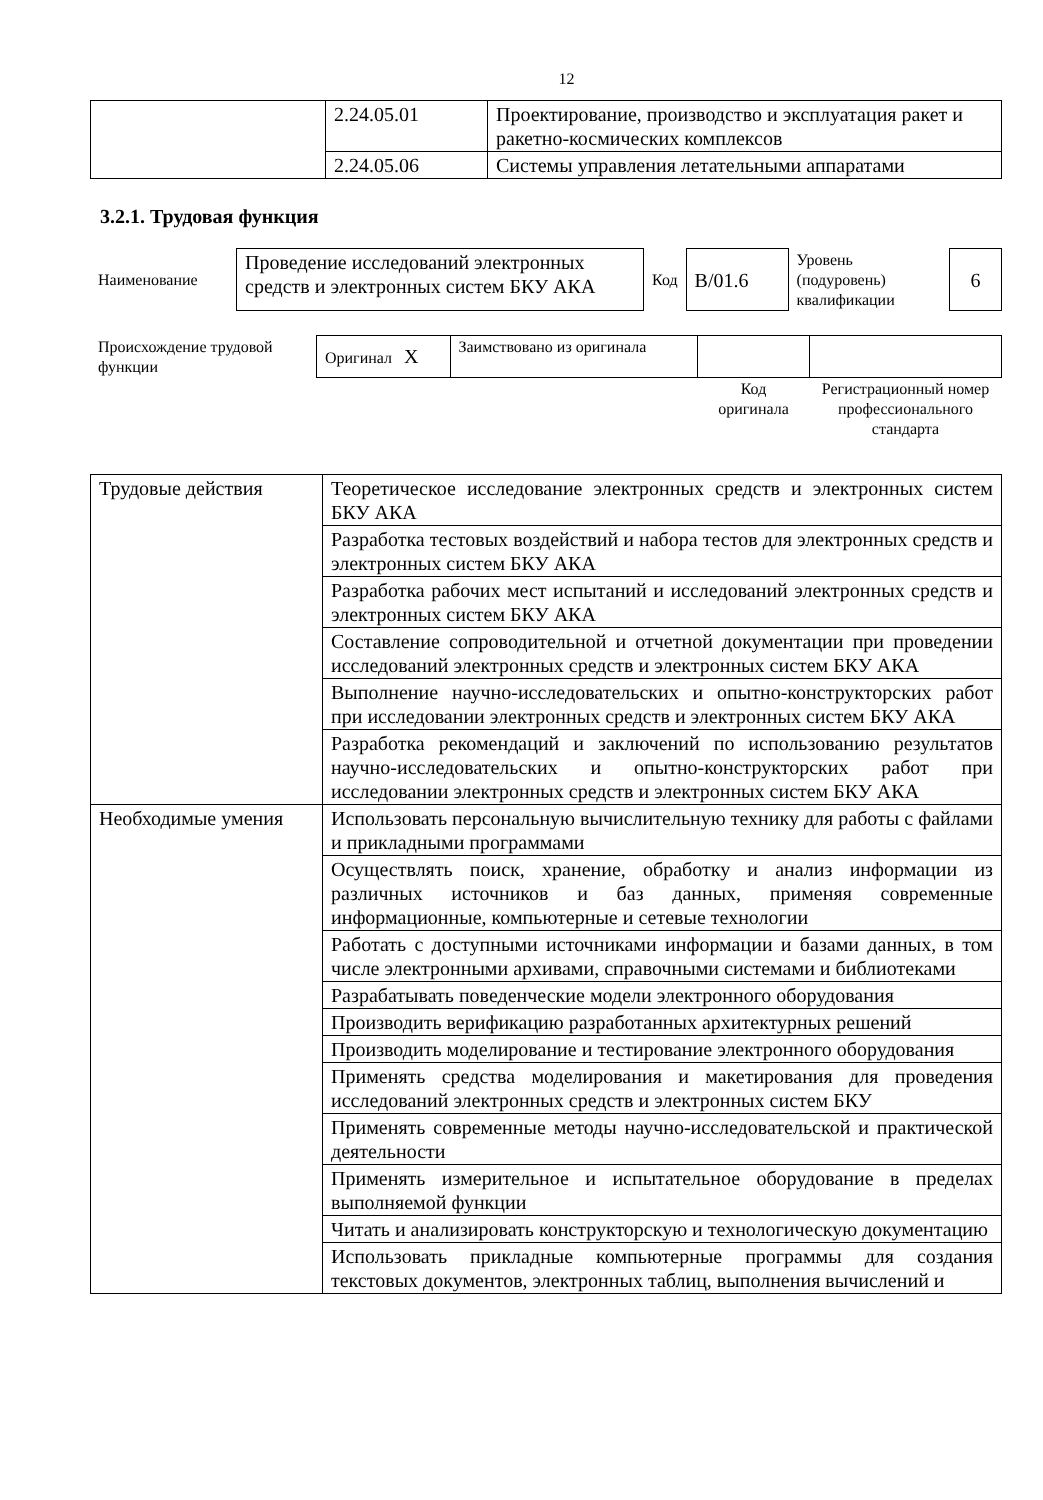12
| | 2.24.05.01 | Проектирование, производство и эксплуатация ракет и ракетно-космических комплексов |
| | 2.24.05.06 | Системы управления летательными аппаратами |
3.2.1. Трудовая функция
| Наименование | Проведение исследований электронных средств и электронных систем БКУ АКА | Код | B/01.6 | Уровень (подуровень) квалификации | 6 |
| Происхождение трудовой функции | Оригинал X | Заимствовано из оригинала | | |
| | | | Код оригинала | Регистрационный номер профессионального стандарта |
| Трудовые действия | Теоретическое исследование электронных средств и электронных систем БКУ АКА |
| | Разработка тестовых воздействий и набора тестов для электронных средств и электронных систем БКУ АКА |
| | Разработка рабочих мест испытаний и исследований электронных средств и электронных систем БКУ АКА |
| | Составление сопроводительной и отчетной документации при проведении исследований электронных средств и электронных систем БКУ АКА |
| | Выполнение научно-исследовательских и опытно-конструкторских работ при исследовании электронных средств и электронных систем БКУ АКА |
| | Разработка рекомендаций и заключений по использованию результатов научно-исследовательских и опытно-конструкторских работ при исследовании электронных средств и электронных систем БКУ АКА |
| Необходимые умения | Использовать персональную вычислительную технику для работы с файлами и прикладными программами |
| | Осуществлять поиск, хранение, обработку и анализ информации из различных источников и баз данных, применяя современные информационные, компьютерные и сетевые технологии |
| | Работать с доступными источниками информации и базами данных, в том числе электронными архивами, справочными системами и библиотеками |
| | Разрабатывать поведенческие модели электронного оборудования |
| | Производить верификацию разработанных архитектурных решений |
| | Производить моделирование и тестирование электронного оборудования |
| | Применять средства моделирования и макетирования для проведения исследований электронных средств и электронных систем БКУ |
| | Применять современные методы научно-исследовательской и практической деятельности |
| | Применять измерительное и испытательное оборудование в пределах выполняемой функции |
| | Читать и анализировать конструкторскую и технологическую документацию |
| | Использовать прикладные компьютерные программы для создания текстовых документов, электронных таблиц, выполнения вычислений и |